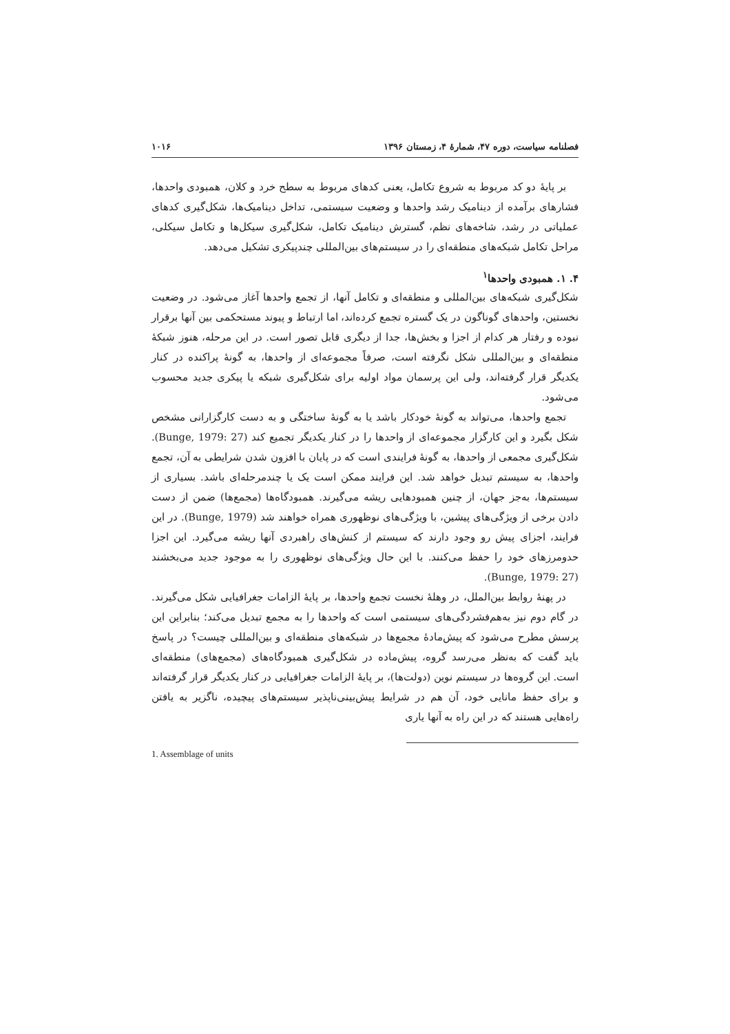فصلنامه سیاست، دوره ۴۷، شمارهٔ ۴، زمستان ۱۳۹۶ ۱۰۱۶
بر پایهٔ دو کد مربوط به شروع تکامل، یعنی کدهای مربوط به سطح خرد و کلان، همبودی واحدها، فشارهای برآمده از دینامیک رشد واحدها و وضعیت سیستمی، تداخل دینامیک‌ها، شکل‌گیری کدهای عملیاتی در رشد، شاخه‌های نظم، گسترش دینامیک تکامل، شکل‌گیری سیکل‌ها و تکامل سیکلی، مراحل تکامل شبکه‌های منطقه‌ای را در سیستم‌های بین‌المللی چندپیکری تشکیل می‌دهد.
۴. ۱. همبودی واحدها<sup>۱</sup>
شکل‌گیری شبکه‌های بین‌المللی و منطقه‌ای و تکامل آنها، از تجمع واحدها آغاز می‌شود. در وضعیت نخستین، واحدهای گوناگون در یک گستره تجمع کرده‌اند، اما ارتباط و پیوند مستحکمی بین آنها برقرار نبوده و رفتار هر کدام از اجزا و بخش‌ها، جدا از دیگری قابل تصور است. در این مرحله، هنوز شبکهٔ منطقه‌ای و بین‌المللی شکل نگرفته است، صرفاً مجموعه‌ای از واحدها، به گونهٔ پراکنده در کنار یکدیگر قرار گرفته‌اند، ولی این پرسمان مواد اولیه برای شکل‌گیری شبکه یا پیکری جدید محسوب می‌شود.
تجمع واحدها، می‌تواند به گونهٔ خودکار باشد یا به گونهٔ ساختگی و به دست کارگزارانی مشخص شکل بگیرد و این کارگزار مجموعه‌ای از واحدها را در کنار یکدیگر تجمیع کند (Bunge, 1979: 27). شکل‌گیری مجمعی از واحدها، به گونهٔ فرایندی است که در پایان با افزون شدن شرایطی به آن، تجمع واحدها، به سیستم تبدیل خواهد شد. این فرایند ممکن است یک یا چندمرحله‌ای باشد. بسیاری از سیستم‌ها، به‌جز جهان، از چنین همبودهایی ریشه می‌گیرند. همبودگاه‌ها (مجمع‌ها) ضمن از دست دادن برخی از ویژگی‌های پیشین، با ویژگی‌های نوظهوری همراه خواهند شد (Bunge, 1979). در این فرایند، اجزای پیش رو وجود دارند که سیستم از کنش‌های راهبردی آنها ریشه می‌گیرد. این اجزا حدومرزهای خود را حفظ می‌کنند. با این حال ویژگی‌های نوظهوری را به موجود جدید می‌بخشند (Bunge, 1979: 27).
در پهنهٔ روابط بین‌الملل، در وهلهٔ نخست تجمع واحدها، بر پایهٔ الزامات جغرافیایی شکل می‌گیرند. در گام دوم نیز به‌هم‌فشردگی‌های سیستمی است که واحدها را به مجمع تبدیل می‌کند؛ بنابراین این پرسش مطرح می‌شود که پیش‌مادهٔ مجمع‌ها در شبکه‌های منطقه‌ای و بین‌المللی چیست؟ در پاسخ باید گفت که به‌نظر می‌رسد گروه، پیش‌ماده در شکل‌گیری همبودگاه‌های (مجمع‌های) منطقه‌ای است. این گروه‌ها در سیستم نوین (دولت‌ها)، بر پایهٔ الزامات جغرافیایی در کنار یکدیگر قرار گرفته‌اند و برای حفظ مانایی خود، آن هم در شرایط پیش‌بینی‌ناپذیر سیستم‌های پیچیده، ناگزیر به یافتن راه‌هایی هستند که در این راه به آنها یاری
1. Assemblage of units